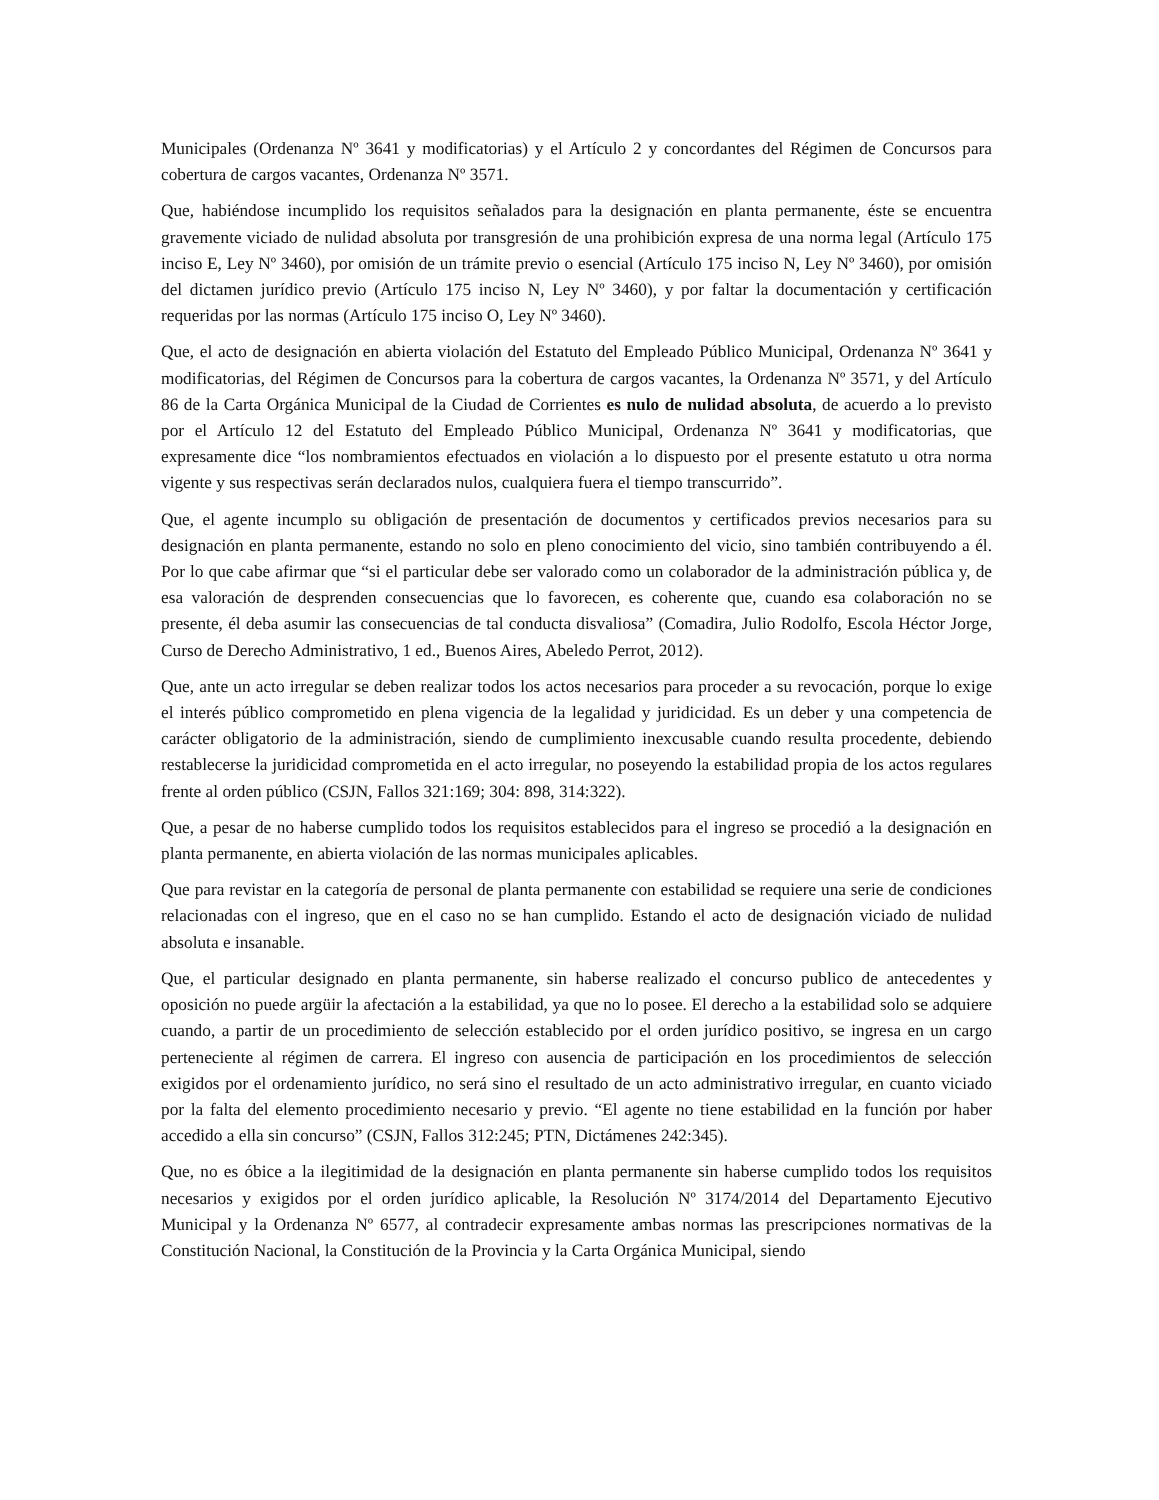Municipales (Ordenanza Nº 3641 y modificatorias) y el Artículo 2 y concordantes del Régimen de Concursos para cobertura de cargos vacantes, Ordenanza Nº 3571.
Que, habiéndose incumplido los requisitos señalados para la designación en planta permanente, éste se encuentra gravemente viciado de nulidad absoluta por transgresión de una prohibición expresa de una norma legal (Artículo 175 inciso E, Ley Nº 3460), por omisión de un trámite previo o esencial (Artículo 175 inciso N, Ley Nº 3460), por omisión del dictamen jurídico previo (Artículo 175 inciso N, Ley Nº 3460), y por faltar la documentación y certificación requeridas por las normas (Artículo 175 inciso O, Ley Nº 3460).
Que, el acto de designación en abierta violación del Estatuto del Empleado Público Municipal, Ordenanza Nº 3641 y modificatorias, del Régimen de Concursos para la cobertura de cargos vacantes, la Ordenanza Nº 3571, y del Artículo 86 de la Carta Orgánica Municipal de la Ciudad de Corrientes es nulo de nulidad absoluta, de acuerdo a lo previsto por el Artículo 12 del Estatuto del Empleado Público Municipal, Ordenanza Nº 3641 y modificatorias, que expresamente dice “los nombramientos efectuados en violación a lo dispuesto por el presente estatuto u otra norma vigente y sus respectivas serán declarados nulos, cualquiera fuera el tiempo transcurrido”.
Que, el agente incumplo su obligación de presentación de documentos y certificados previos necesarios para su designación en planta permanente, estando no solo en pleno conocimiento del vicio, sino también contribuyendo a él. Por lo que cabe afirmar que “si el particular debe ser valorado como un colaborador de la administración pública y, de esa valoración de desprenden consecuencias que lo favorecen, es coherente que, cuando esa colaboración no se presente, él deba asumir las consecuencias de tal conducta disvaliosa” (Comadira, Julio Rodolfo, Escola Héctor Jorge, Curso de Derecho Administrativo, 1 ed., Buenos Aires, Abeledo Perrot, 2012).
Que, ante un acto irregular se deben realizar todos los actos necesarios para proceder a su revocación, porque lo exige el interés público comprometido en plena vigencia de la legalidad y juridicidad. Es un deber y una competencia de carácter obligatorio de la administración, siendo de cumplimiento inexcusable cuando resulta procedente, debiendo restablecerse la juridicidad comprometida en el acto irregular, no poseyendo la estabilidad propia de los actos regulares frente al orden público (CSJN, Fallos 321:169; 304: 898, 314:322).
Que, a pesar de no haberse cumplido todos los requisitos establecidos para el ingreso se procedió a la designación en planta permanente, en abierta violación de las normas municipales aplicables.
Que para revistar en la categoría de personal de planta permanente con estabilidad se requiere una serie de condiciones relacionadas con el ingreso, que en el caso no se han cumplido. Estando el acto de designación viciado de nulidad absoluta e insanable.
Que, el particular designado en planta permanente, sin haberse realizado el concurso publico de antecedentes y oposición no puede argüir la afectación a la estabilidad, ya que no lo posee. El derecho a la estabilidad solo se adquiere cuando, a partir de un procedimiento de selección establecido por el orden jurídico positivo, se ingresa en un cargo perteneciente al régimen de carrera. El ingreso con ausencia de participación en los procedimientos de selección exigidos por el ordenamiento jurídico, no será sino el resultado de un acto administrativo irregular, en cuanto viciado por la falta del elemento procedimiento necesario y previo. “El agente no tiene estabilidad en la función por haber accedido a ella sin concurso” (CSJN, Fallos 312:245; PTN, Dictámenes 242:345).
Que, no es óbice a la ilegitimidad de la designación en planta permanente sin haberse cumplido todos los requisitos necesarios y exigidos por el orden jurídico aplicable, la Resolución Nº 3174/2014 del Departamento Ejecutivo Municipal y la Ordenanza Nº 6577, al contradecir expresamente ambas normas las prescripciones normativas de la Constitución Nacional, la Constitución de la Provincia y la Carta Orgánica Municipal, siendo